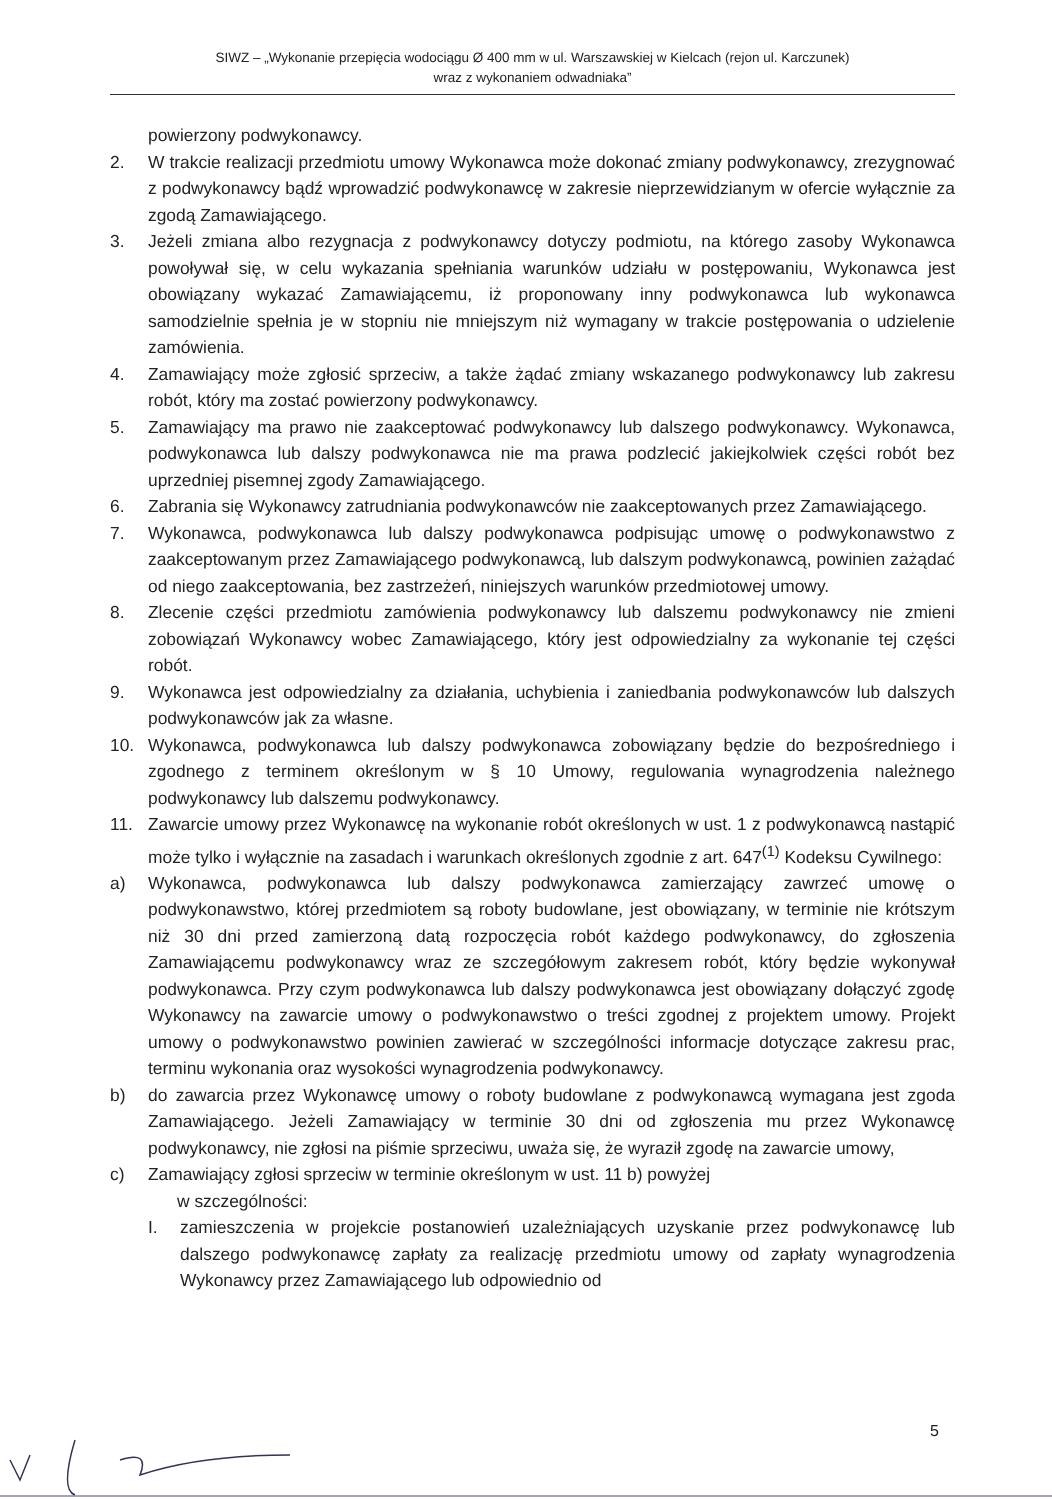SIWZ – „Wykonanie przepięcia wodociągu Ø 400 mm w ul. Warszawskiej w Kielcach (rejon ul. Karczunek)
wraz z wykonaniem odwadniaka”
powierzony podwykonawcy.
2. W trakcie realizacji przedmiotu umowy Wykonawca może dokonać zmiany podwykonawcy, zrezygnować z podwykonawcy bądź wprowadzić podwykonawcę w zakresie nieprzewidzianym w ofercie wyłącznie za zgodą Zamawiającego.
3. Jeżeli zmiana albo rezygnacja z podwykonawcy dotyczy podmiotu, na którego zasoby Wykonawca powoływał się, w celu wykazania spełniania warunków udziału w postępowaniu, Wykonawca jest obowiązany wykazać Zamawiającemu, iż proponowany inny podwykonawca lub wykonawca samodzielnie spełnia je w stopniu nie mniejszym niż wymagany w trakcie postępowania o udzielenie zamówienia.
4. Zamawiający może zgłosić sprzeciw, a także żądać zmiany wskazanego podwykonawcy lub zakresu robót, który ma zostać powierzony podwykonawcy.
5. Zamawiający ma prawo nie zaakceptować podwykonawcy lub dalszego podwykonawcy. Wykonawca, podwykonawca lub dalszy podwykonawca nie ma prawa podzlecić jakiejkolwiek części robót bez uprzedniej pisemnej zgody Zamawiającego.
6. Zabrania się Wykonawcy zatrudniania podwykonawców nie zaakceptowanych przez Zamawiającego.
7. Wykonawca, podwykonawca lub dalszy podwykonawca podpisując umowę o podwykonawstwo z zaakceptowanym przez Zamawiającego podwykonawcą, lub dalszym podwykonawcą, powinien zażądać od niego zaakceptowania, bez zastrzeżeń, niniejszych warunków przedmiotowej umowy.
8. Zlecenie części przedmiotu zamówienia podwykonawcy lub dalszemu podwykonawcy nie zmieni zobowiązań Wykonawcy wobec Zamawiającego, który jest odpowiedzialny za wykonanie tej części robót.
9. Wykonawca jest odpowiedzialny za działania, uchybienia i zaniedbania podwykonawców lub dalszych podwykonawców jak za własne.
10. Wykonawca, podwykonawca lub dalszy podwykonawca zobowiązany będzie do bezpośredniego i zgodnego z terminem określonym w § 10 Umowy, regulowania wynagrodzenia należnego podwykonawcy lub dalszemu podwykonawcy.
11. Zawarcie umowy przez Wykonawcę na wykonanie robót określonych w ust. 1 z podwykonawcą nastąpić może tylko i wyłącznie na zasadach i warunkach określonych zgodnie z art. 647<sup>(1)</sup> Kodeksu Cywilnego:
a) Wykonawca, podwykonawca lub dalszy podwykonawca zamierzający zawrzeć umowę o podwykonawstwo, której przedmiotem są roboty budowlane, jest obowiązany, w terminie nie krótszym niż 30 dni przed zamierzoną datą rozpoczęcia robót każdego podwykonawcy, do zgłoszenia Zamawiającemu podwykonawcy wraz ze szczegółowym zakresem robót, który będzie wykonywał podwykonawca. Przy czym podwykonawca lub dalszy podwykonawca jest obowiązany dołączyć zgodę Wykonawcy na zawarcie umowy o podwykonawstwo o treści zgodnej z projektem umowy. Projekt umowy o podwykonawstwo powinien zawierać w szczególności informacje dotyczące zakresu prac, terminu wykonania oraz wysokości wynagrodzenia podwykonawcy.
b) do zawarcia przez Wykonawcę umowy o roboty budowlane z podwykonawcą wymagana jest zgoda Zamawiającego. Jeżeli Zamawiający w terminie 30 dni od zgłoszenia mu przez Wykonawcę podwykonawcy, nie zgłosi na piśmie sprzeciwu, uważa się, że wyraził zgodę na zawarcie umowy,
c) Zamawiający zgłosi sprzeciw w terminie określonym w ust. 11 b) powyżej
w szczególności:
I. zamieszczenia w projekcie postanowień uzależniających uzyskanie przez podwykonawcę lub dalszego podwykonawcę zapłaty za realizację przedmiotu umowy od zapłaty wynagrodzenia Wykonawcy przez Zamawiającego lub odpowiednio od
5